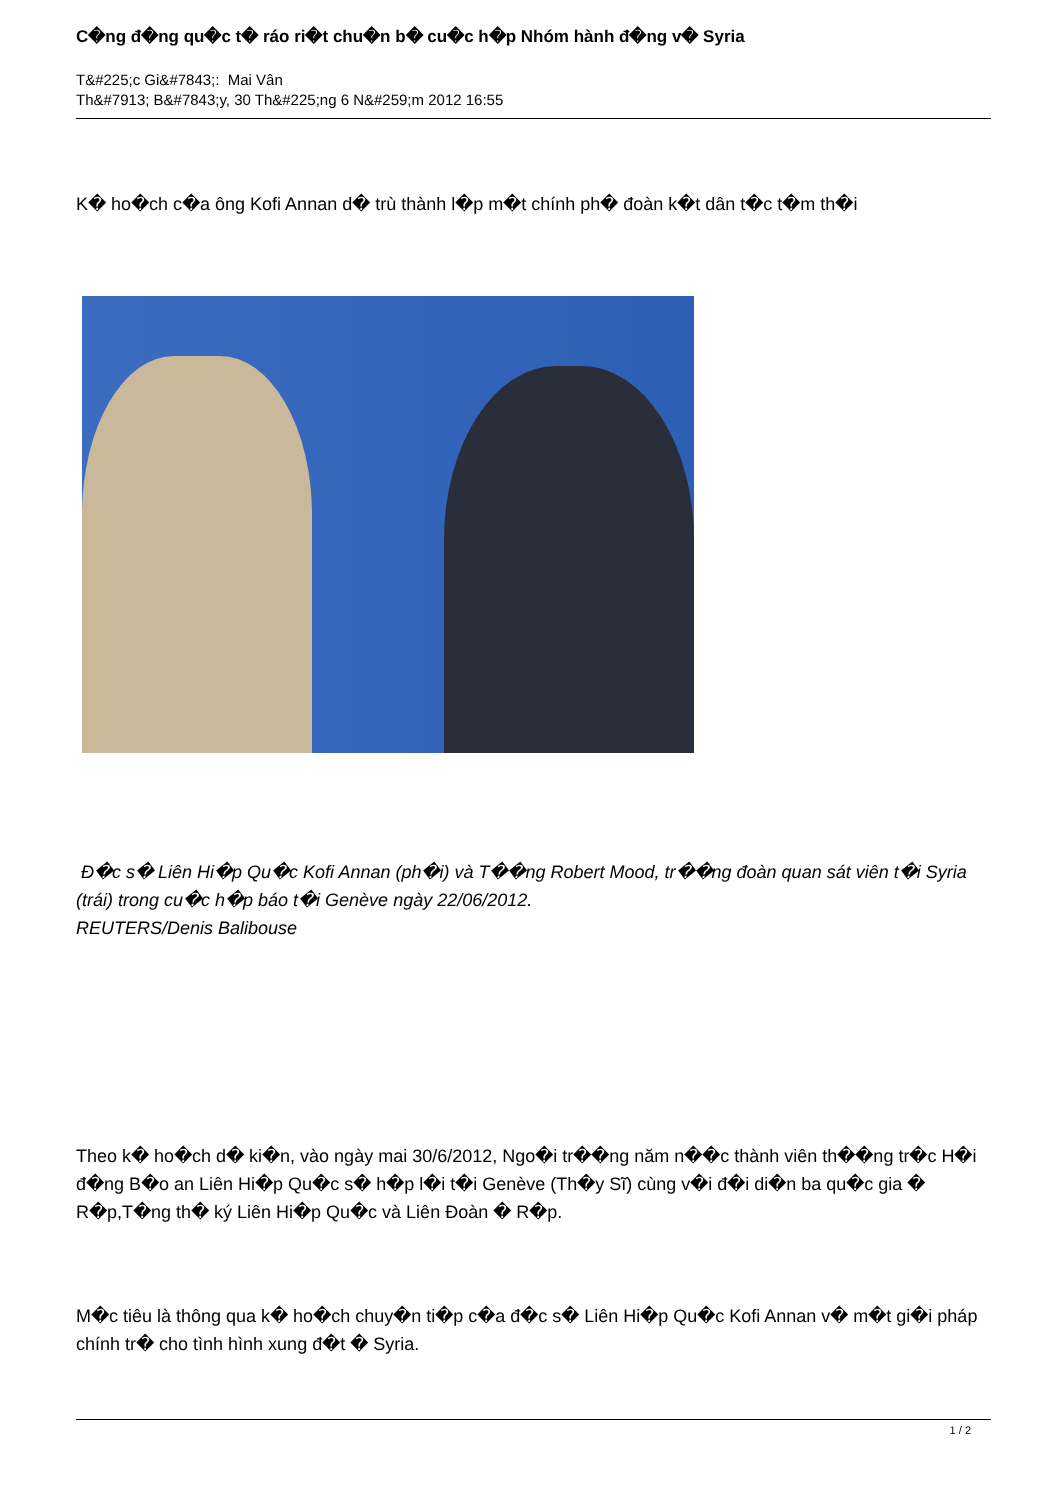C�ng đ�ng qu�c t� ráo ri�t chu�n b� cu�c h�p Nhóm hành đ�ng v� Syria
T&#225;c Gi&#7843;: Mai Vân
Th&#7913; B&#7843;y, 30 Th&#225;ng 6 N&#259;m 2012 16:55
K� ho�ch c�a ông Kofi Annan d� trù thành l�p m�t chính ph� đoàn k�t dân t�c t�m th�i
Đ�c s� Liên Hi�p Qu�c Kofi Annan (ph�i) và T��ng Robert Mood, tr��ng đoàn quan sát viên t�i Syria (trái) trong cu�c h�p báo t�i Genève ngày 22/06/2012.
REUTERS/Denis Balibouse
Theo k� ho�ch d� ki�n, vào ngày mai 30/6/2012, Ngo�i tr��ng năm n��c thành viên th��ng tr�c H�i đ�ng B�o an Liên Hi�p Qu�c s� h�p l�i t�i Genève (Th�y Sĩ) cùng v�i đ�i di�n ba qu�c gia � R�p,T�ng th� ký Liên Hi�p Qu�c và Liên Đoàn � R�p.
M�c tiêu là thông qua k� ho�ch chuy�n ti�p c�a đ�c s� Liên Hi�p Qu�c Kofi Annan v� m�t gi�i pháp chính tr� cho tình hình xung đ�t � Syria.
1 / 2